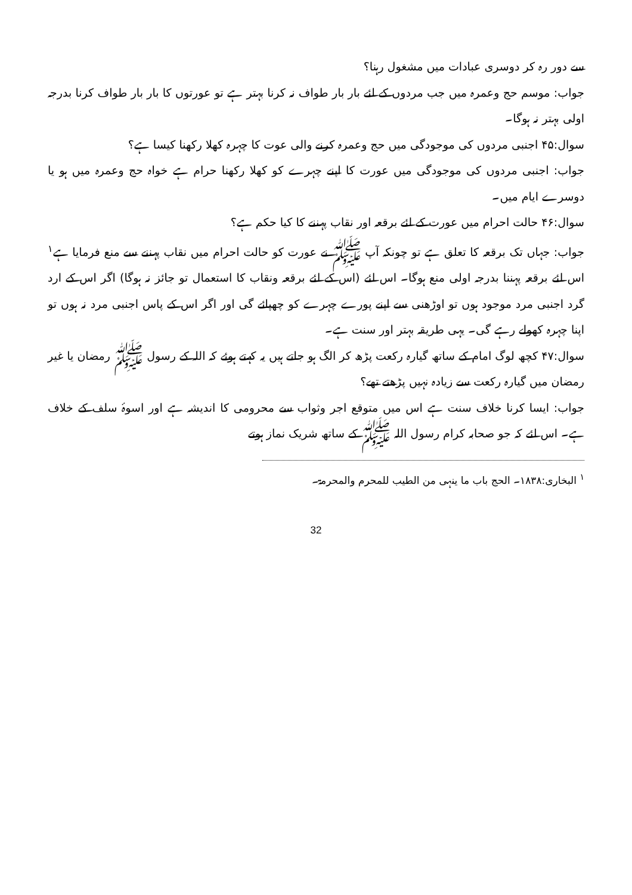سے دور رہ کر دوسری عبادات میں مشغول رہنا؟
جواب: موسم حج وعمرہ میں جب مردوں کے لئے بار بار طواف نہ کرنا بہتر ہے تو عورتوں کا بار بار طواف کرنا بدرجہ اولی بہتر نہ ہوگا۔
سوال:۴۵ اجنبی مردوں کی موجودگی میں حج وعمرہ کرنے والی عوت کا چہرہ کھلا رکھنا کیسا ہے؟
جواب: اجنبی مردوں کی موجودگی میں عورت کا اپنے چہرے کو کھلا رکھنا حرام ہے خواہ حج وعمرہ میں ہو یا دوسرے ایام میں۔
سوال:۴۶ حالت احرام میں عورت کے لئے برقعہ اور نقاب پہننے کا کیا حکم ہے؟
جواب: جہاں تک برقعہ کا تعلق ہے تو چونکہ آپ ﷺ نے عورت کو حالت احرام میں نقاب پہننے سے منع فرمایا ہے<sup>۱</sup> اس لئے برقعہ پہننا بدرجہ اولی منع ہوگا۔ اس لئے (اس کے لئے برقعہ ونقاب کا استعمال تو جائز نہ ہوگا) اگر اس کے ارد گرد اجنبی مرد موجود ہوں تو اوڑھنی سے اپنے پورے چہرے کو چھپائے گی اور اگر اس کے پاس اجنبی مرد نہ ہوں تو اپنا چہرہ کھولے رہے گی۔ یہی طریقہ بہتر اور سنت ہے۔
سوال:۴۷ کچھ لوگ امام کے ساتھ گیارہ رکعت پڑھ کر الگ ہو جاتے ہیں یہ کہتے ہوئے کہ اللہ کے رسول ﷺ رمضان یا غیر رمضان میں گیارہ رکعت سے زیادہ نہیں پڑھتے تھے؟
جواب: ایسا کرنا خلاف سنت ہے اس میں متوقع اجر وثواب سے محرومی کا اندیشہ ہے اور اسوۂ سلف کے خلاف ہے۔ اس لئے کہ جو صحابہ کرام رسول اللہ ﷺ کے ساتھ شریک نماز ہوتے
<sup>۱</sup> البخاری:۱۸۳۸۔ الحج باب ما ینہی من الطیب للمحرم والمحرمۃ۔
32